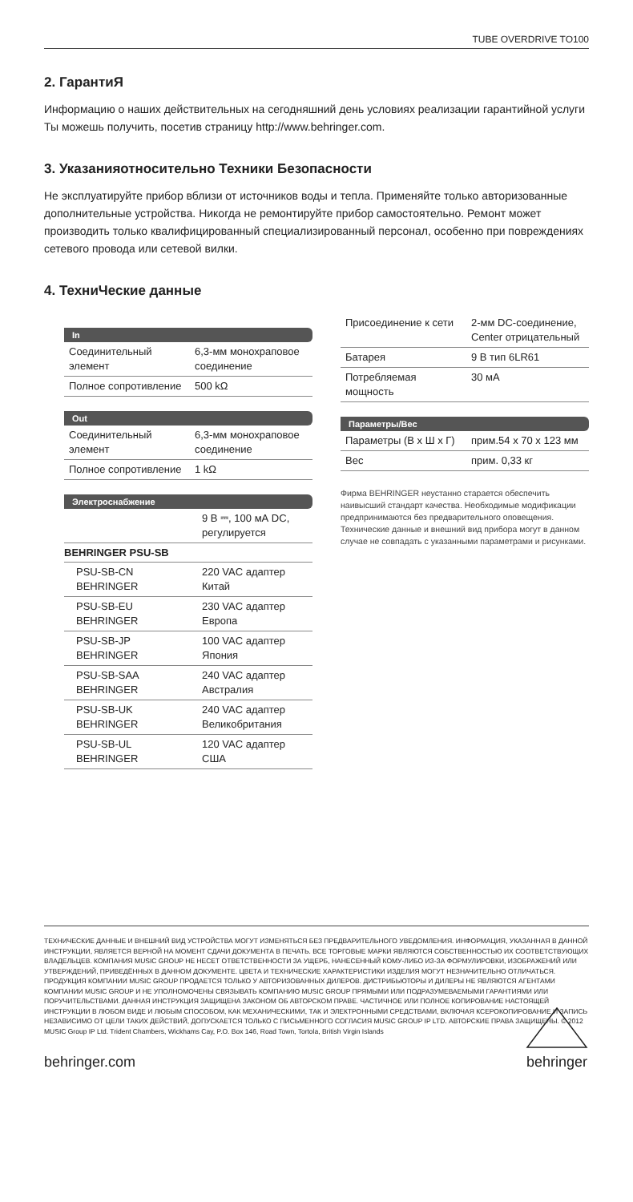TUBE OVERDRIVE TO100
2. ГарантиЯ
Информацию о наших действительных на сегодняшний день условиях реализации гарантийной услуги Ты можешь получить, посетив страницу http://www.behringer.com.
3. Указанияотносительно Техники Безопасности
Не эксплуатируйте прибор вблизи от источников воды и тепла. Применяйте только авторизованные дополнительные устройства. Никогда не ремонтируйте прибор самостоятельно. Ремонт может производить только квалифицированный специализированный персонал, особенно при повреждениях сетевого провода или сетевой вилки.
4. ТехниЧеские данные
In
| Соединительный элемент | 6,3-мм монохраповое соединение |
| Полное сопротивление | 500 kΩ |
Out
| Соединительный элемент | 6,3-мм монохраповое соединение |
| Полное сопротивление | 1 kΩ |
Электроснабжение
| | 9 В ⎓, 100 мА DC, регулируется |
| BEHRINGER PSU-SB | |
| PSU-SB-CN BEHRINGER | 220 VAC адаптер Китай |
| PSU-SB-EU BEHRINGER | 230 VAC адаптер Европа |
| PSU-SB-JP BEHRINGER | 100 VAC адаптер Япония |
| PSU-SB-SAA BEHRINGER | 240 VAC адаптер Австралия |
| PSU-SB-UK BEHRINGER | 240 VAC адаптер Великобритания |
| PSU-SB-UL BEHRINGER | 120 VAC адаптер США |
| Присоединение к сети | 2-мм DC-соединение, Center отрицательный |
| Батарея | 9 В тип 6LR61 |
| Потребляемая мощность | 30 мА |
Параметры/Вес
| Параметры (В x Ш x Г) | прим.54 x 70 x 123 мм |
| Вес | прим. 0,33 кг |
Фирма BEHRINGER неустанно старается обеспечить наивысший стандарт качества. Необходимые модификации предпринимаются без предварительного оповещения. Технические данные и внешний вид прибора могут в данном случае не совпадать с указанными параметрами и рисунками.
ТЕХНИЧЕСКИЕ ДАННЫЕ И ВНЕШНИЙ ВИД УСТРОЙСТВА МОГУТ ИЗМЕНЯТЬСЯ БЕЗ ПРЕДВАРИТЕЛЬНОГО УВЕДОМЛЕНИЯ. ИНФОРМАЦИЯ, УКАЗАННАЯ В ДАННОЙ ИНСТРУКЦИИ, ЯВЛЯЕТСЯ ВЕРНОЙ НА МОМЕНТ СДАЧИ ДОКУМЕНТА В ПЕЧАТЬ. ВСЕ ТОРГОВЫЕ МАРКИ ЯВЛЯЮТСЯ СОБСТВЕННОСТЬЮ ИХ СООТВЕТСТВУЮЩИХ ВЛАДЕЛЬЦЕВ. КОМПАНИЯ MUSIC GROUP НЕ НЕСЕТ ОТВЕТСТВЕННОСТИ ЗА УЩЕРБ, НАНЕСЕННЫЙ КОМУ-ЛИБО ИЗ-ЗА ФОРМУЛИРОВКИ, ИЗОБРАЖЕНИЙ ИЛИ УТВЕРЖДЕНИЙ, ПРИВЕДЁННЫХ В ДАННОМ ДОКУМЕНТЕ. ЦВЕТА И ТЕХНИЧЕСКИЕ ХАРАКТЕРИСТИКИ ИЗДЕЛИЯ МОГУТ НЕЗНАЧИТЕЛЬНО ОТЛИЧАТЬСЯ. ПРОДУКЦИЯ КОМПАНИИ MUSIC GROUP ПРОДАЕТСЯ ТОЛЬКО У АВТОРИЗОВАННЫХ ДИЛЕРОВ. ДИСТРИБЬЮТОРЫ И ДИЛЕРЫ НЕ ЯВЛЯЮТСЯ АГЕНТАМИ КОМПАНИИ MUSIC GROUP И НЕ УПОЛНОМОЧЕНЫ СВЯЗЫВАТЬ КОМПАНИЮ MUSIC GROUP ПРЯМЫМИ ИЛИ ПОДРАЗУМЕВАЕМЫМИ ГАРАНТИЯМИ ИЛИ ПОРУЧИТЕЛЬСТВАМИ. ДАННАЯ ИНСТРУКЦИЯ ЗАЩИЩЕНА ЗАКОНОМ ОБ АВТОРСКОМ ПРАВЕ. ЧАСТИЧНОЕ ИЛИ ПОЛНОЕ КОПИРОВАНИЕ НАСТОЯЩЕЙ ИНСТРУКЦИИ В ЛЮБОМ ВИДЕ И ЛЮБЫМ СПОСОБОМ, КАК МЕХАНИЧЕСКИМИ, ТАК И ЭЛЕКТРОННЫМИ СРЕДСТВАМИ, ВКЛЮЧАЯ КСЕРОКОПИРОВАНИЕ И ЗАПИСЬ НЕЗАВИСИМО ОТ ЦЕЛИ ТАКИХ ДЕЙСТВИЙ, ДОПУСКАЕТСЯ ТОЛЬКО С ПИСЬМЕННОГО СОГЛАСИЯ MUSIC GROUP IP LTD. АВТОРСКИЕ ПРАВА ЗАЩИЩЕНЫ. © 2012 MUSIC Group IP Ltd. Trident Chambers, Wickhams Cay, P.O. Box 146, Road Town, Tortola, British Virgin Islands
behringer.com
behringer